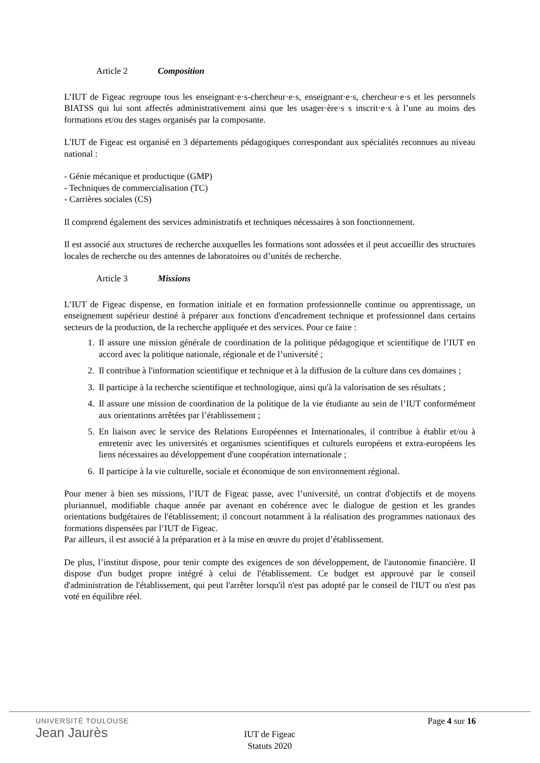Article 2 Composition
L’IUT de Figeac regroupe tous les enseignant·e·s-chercheur·e·s, enseignant·e·s, chercheur·e·s et les personnels BIATSS qui lui sont affectés administrativement ainsi que les usager·ère·s s inscrit·e·s à l’une au moins des formations et/ou des stages organisés par la composante.
L'IUT de Figeac est organisé en 3 départements pédagogiques correspondant aux spécialités reconnues au niveau national :
- Génie mécanique et productique (GMP)
- Techniques de commercialisation (TC)
- Carrières sociales (CS)
Il comprend également des services administratifs et techniques nécessaires à son fonctionnement.
Il est associé aux structures de recherche auxquelles les formations sont adossées et il peut accueillir des structures locales de recherche ou des antennes de laboratoires ou d’unités de recherche.
Article 3 Missions
L’IUT de Figeac dispense, en formation initiale et en formation professionnelle continue ou apprentissage, un enseignement supérieur destiné à préparer aux fonctions d'encadrement technique et professionnel dans certains secteurs de la production, de la recherche appliquée et des services. Pour ce faire :
1. Il assure une mission générale de coordination de la politique pédagogique et scientifique de l’IUT en accord avec la politique nationale, régionale et de l’université ;
2. Il contribue à l'information scientifique et technique et à la diffusion de la culture dans ces domaines ;
3. Il participe à la recherche scientifique et technologique, ainsi qu'à la valorisation de ses résultats ;
4. Il assure une mission de coordination de la politique de la vie étudiante au sein de l’IUT conformément aux orientations arrêtées par l’établissement ;
5. En liaison avec le service des Relations Européennes et Internationales, il contribue à établir et/ou à entretenir avec les universités et organismes scientifiques et culturels européens et extra-européens les liens nécessaires au développement d'une coopération internationale ;
6. Il participe à la vie culturelle, sociale et économique de son environnement régional.
Pour mener à bien ses missions, l’IUT de Figeac passe, avec l’université, un contrat d'objectifs et de moyens pluriannuel, modifiable chaque année par avenant en cohérence avec le dialogue de gestion et les grandes orientations budgétaires de l'établissement; il concourt notamment à la réalisation des programmes nationaux des formations dispensées par l’IUT de Figeac.
Par ailleurs, il est associé à la préparation et à la mise en œuvre du projet d’établissement.
De plus, l’institut dispose, pour tenir compte des exigences de son développement, de l'autonomie financière. Il dispose d'un budget propre intégré à celui de l'établissement. Ce budget est approuvé par le conseil d'administration de l'établissement, qui peut l'arrêter lorsqu'il n'est pas adopté par le conseil de l'IUT ou n'est pas voté en équilibre réel.
UNIVERSITÉ TOULOUSE
Jean Jaurès
Page 4 sur 16
IUT de Figeac
Statuts 2020